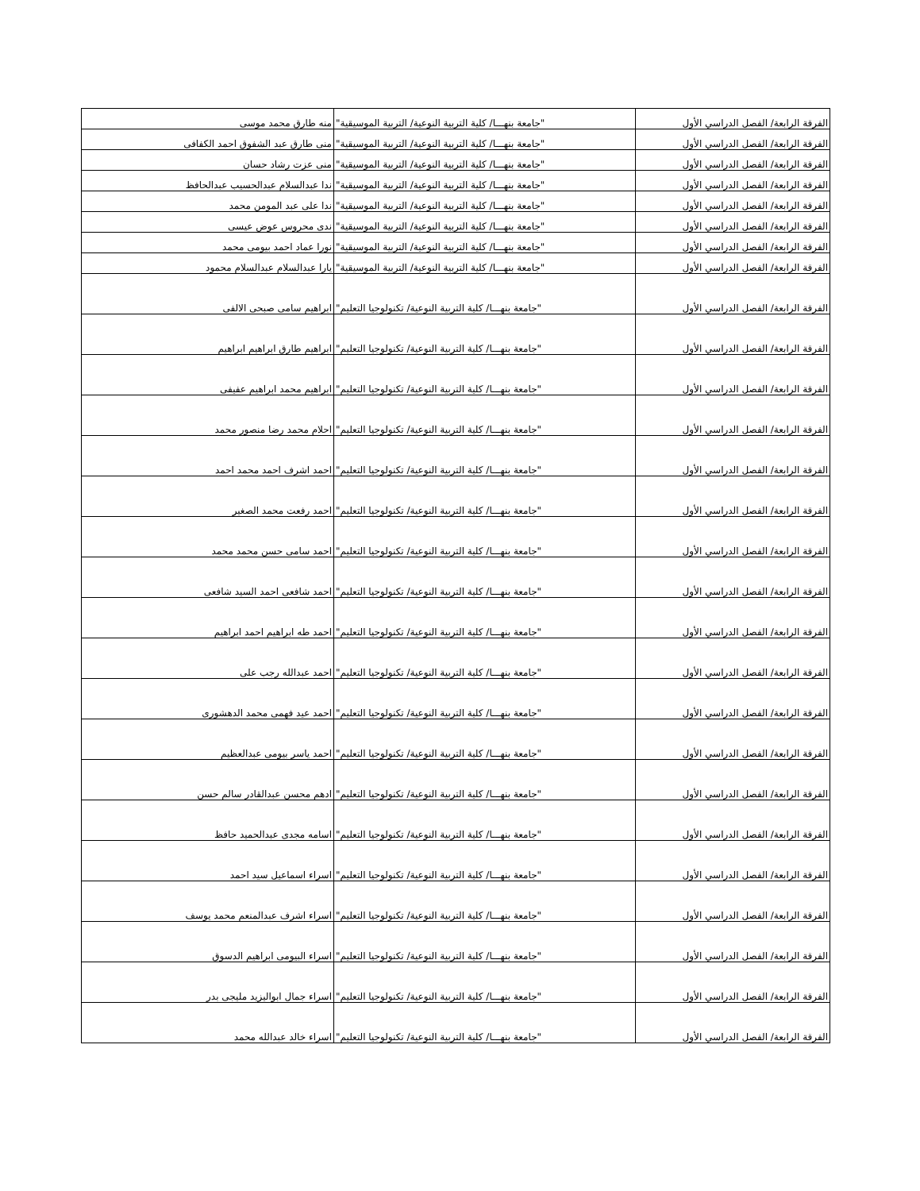| الفرقة الرابعة/ الفصل الدراسي الأول | "جامعة بنهـــا/ كلية التربية النوعية/ التربية الموسيقية" | منه طارق محمد موسى |
| الفرقة الرابعة/ الفصل الدراسي الأول | "جامعة بنهـــا/ كلية التربية النوعية/ التربية الموسيقية" | منى طارق عبد الشفوق احمد الكفافى |
| الفرقة الرابعة/ الفصل الدراسي الأول | "جامعة بنهـــا/ كلية التربية النوعية/ التربية الموسيقية" | منى عزت رشاد حسان |
| الفرقة الرابعة/ الفصل الدراسي الأول | "جامعة بنهـــا/ كلية التربية النوعية/ التربية الموسيقية" | ندا عبدالسلام عبدالحسيب عبدالحافظ |
| الفرقة الرابعة/ الفصل الدراسي الأول | "جامعة بنهـــا/ كلية التربية النوعية/ التربية الموسيقية" | ندا على عبد المومن محمد |
| الفرقة الرابعة/ الفصل الدراسي الأول | "جامعة بنهـــا/ كلية التربية النوعية/ التربية الموسيقية" | ندى محروس عوض عيسى |
| الفرقة الرابعة/ الفصل الدراسي الأول | "جامعة بنهـــا/ كلية التربية النوعية/ التربية الموسيقية" | نورا عماد احمد بيومى محمد |
| الفرقة الرابعة/ الفصل الدراسي الأول | "جامعة بنهـــا/ كلية التربية النوعية/ التربية الموسيقية" | يارا عبدالسلام عبدالسلام محمود |
| الفرقة الرابعة/ الفصل الدراسي الأول | "جامعة بنهـــا/ كلية التربية النوعية/ تكنولوجيا التعليم" | ابراهيم سامى صبحى الالفى |
| الفرقة الرابعة/ الفصل الدراسي الأول | "جامعة بنهـــا/ كلية التربية النوعية/ تكنولوجيا التعليم" | ابراهيم طارق ابراهيم ابراهيم |
| الفرقة الرابعة/ الفصل الدراسي الأول | "جامعة بنهـــا/ كلية التربية النوعية/ تكنولوجيا التعليم" | ابراهيم محمد ابراهيم عفيفى |
| الفرقة الرابعة/ الفصل الدراسي الأول | "جامعة بنهـــا/ كلية التربية النوعية/ تكنولوجيا التعليم" | احلام محمد رضا منصور محمد |
| الفرقة الرابعة/ الفصل الدراسي الأول | "جامعة بنهـــا/ كلية التربية النوعية/ تكنولوجيا التعليم" | احمد اشرف احمد محمد احمد |
| الفرقة الرابعة/ الفصل الدراسي الأول | "جامعة بنهـــا/ كلية التربية النوعية/ تكنولوجيا التعليم" | احمد رفعت محمد الصغير |
| الفرقة الرابعة/ الفصل الدراسي الأول | "جامعة بنهـــا/ كلية التربية النوعية/ تكنولوجيا التعليم" | احمد سامى حسن محمد محمد |
| الفرقة الرابعة/ الفصل الدراسي الأول | "جامعة بنهـــا/ كلية التربية النوعية/ تكنولوجيا التعليم" | احمد شافعى احمد السيد شافعى |
| الفرقة الرابعة/ الفصل الدراسي الأول | "جامعة بنهـــا/ كلية التربية النوعية/ تكنولوجيا التعليم" | احمد طه ابراهيم احمد ابراهيم |
| الفرقة الرابعة/ الفصل الدراسي الأول | "جامعة بنهـــا/ كلية التربية النوعية/ تكنولوجيا التعليم" | احمد عبدالله رجب على |
| الفرقة الرابعة/ الفصل الدراسي الأول | "جامعة بنهـــا/ كلية التربية النوعية/ تكنولوجيا التعليم" | احمد عيد فهمى محمد الدهشورى |
| الفرقة الرابعة/ الفصل الدراسي الأول | "جامعة بنهـــا/ كلية التربية النوعية/ تكنولوجيا التعليم" | احمد ياسر بيومى عبدالعظيم |
| الفرقة الرابعة/ الفصل الدراسي الأول | "جامعة بنهـــا/ كلية التربية النوعية/ تكنولوجيا التعليم" | ادهم محسن عبدالقادر سالم حسن |
| الفرقة الرابعة/ الفصل الدراسي الأول | "جامعة بنهـــا/ كلية التربية النوعية/ تكنولوجيا التعليم" | اسامه مجدى عبدالحميد حافظ |
| الفرقة الرابعة/ الفصل الدراسي الأول | "جامعة بنهـــا/ كلية التربية النوعية/ تكنولوجيا التعليم" | اسراء اسماعيل سيد احمد |
| الفرقة الرابعة/ الفصل الدراسي الأول | "جامعة بنهـــا/ كلية التربية النوعية/ تكنولوجيا التعليم" | اسراء اشرف عبدالمنعم محمد يوسف |
| الفرقة الرابعة/ الفصل الدراسي الأول | "جامعة بنهـــا/ كلية التربية النوعية/ تكنولوجيا التعليم" | اسراء البيومى ابراهيم الدسوق |
| الفرقة الرابعة/ الفصل الدراسي الأول | "جامعة بنهـــا/ كلية التربية النوعية/ تكنولوجيا التعليم" | اسراء جمال ابواليزيد مليجى بدر |
| الفرقة الرابعة/ الفصل الدراسي الأول | "جامعة بنهـــا/ كلية التربية النوعية/ تكنولوجيا التعليم" | اسراء خالد عبدالله محمد |